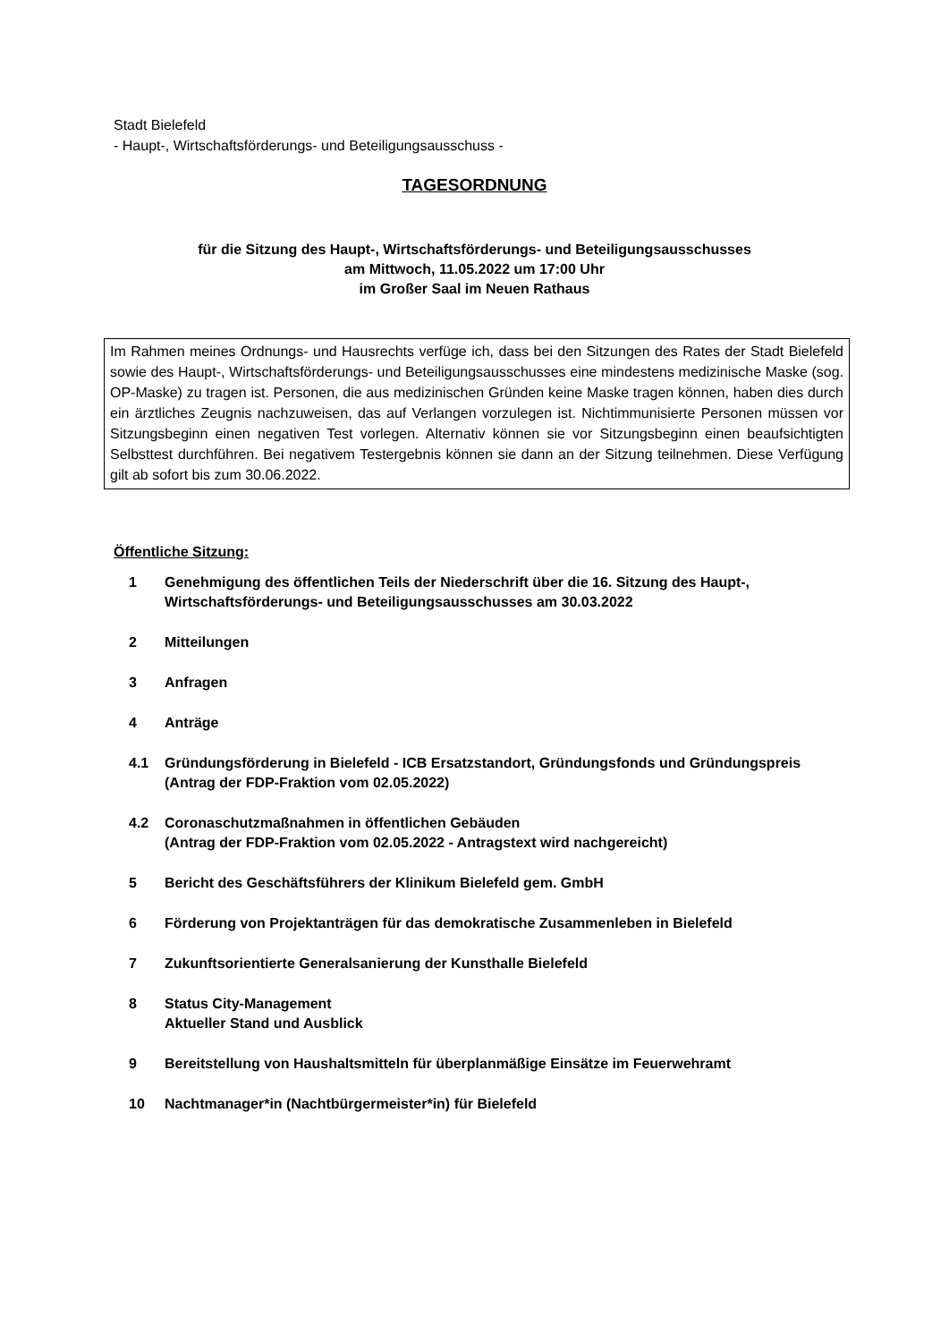Stadt Bielefeld
- Haupt-, Wirtschaftsförderungs- und Beteiligungsausschuss -
TAGESORDNUNG
für die Sitzung des Haupt-, Wirtschaftsförderungs- und Beteiligungsausschusses
am Mittwoch, 11.05.2022 um 17:00 Uhr
im Großer Saal im Neuen Rathaus
Im Rahmen meines Ordnungs- und Hausrechts verfüge ich, dass bei den Sitzungen des Rates der Stadt Bielefeld sowie des Haupt-, Wirtschaftsförderungs- und Beteiligungsausschusses eine mindestens medizinische Maske (sog. OP-Maske) zu tragen ist. Personen, die aus medizinischen Gründen keine Maske tragen können, haben dies durch ein ärztliches Zeugnis nachzuweisen, das auf Verlangen vorzulegen ist. Nichtimmunisierte Personen müssen vor Sitzungsbeginn einen negativen Test vorlegen. Alternativ können sie vor Sitzungsbeginn einen beaufsichtigten Selbsttest durchführen. Bei negativem Testergebnis können sie dann an der Sitzung teilnehmen. Diese Verfügung gilt ab sofort bis zum 30.06.2022.
Öffentliche Sitzung:
1 Genehmigung des öffentlichen Teils der Niederschrift über die 16. Sitzung des Haupt-, Wirtschaftsförderungs- und Beteiligungsausschusses am 30.03.2022
2 Mitteilungen
3 Anfragen
4 Anträge
4.1 Gründungsförderung in Bielefeld - ICB Ersatzstandort, Gründungsfonds und Gründungspreis
(Antrag der FDP-Fraktion vom 02.05.2022)
4.2 Coronaschutzmaßnahmen in öffentlichen Gebäuden
(Antrag der FDP-Fraktion vom 02.05.2022 - Antragstext wird nachgereicht)
5 Bericht des Geschäftsführers der Klinikum Bielefeld gem. GmbH
6 Förderung von Projektanträgen für das demokratische Zusammenleben in Bielefeld
7 Zukunftsorientierte Generalsanierung der Kunsthalle Bielefeld
8 Status City-Management
Aktueller Stand und Ausblick
9 Bereitstellung von Haushaltsmitteln für überplanmäßige Einsätze im Feuerwehramt
10 Nachtmanager*in (Nachtbürgermeister*in) für Bielefeld